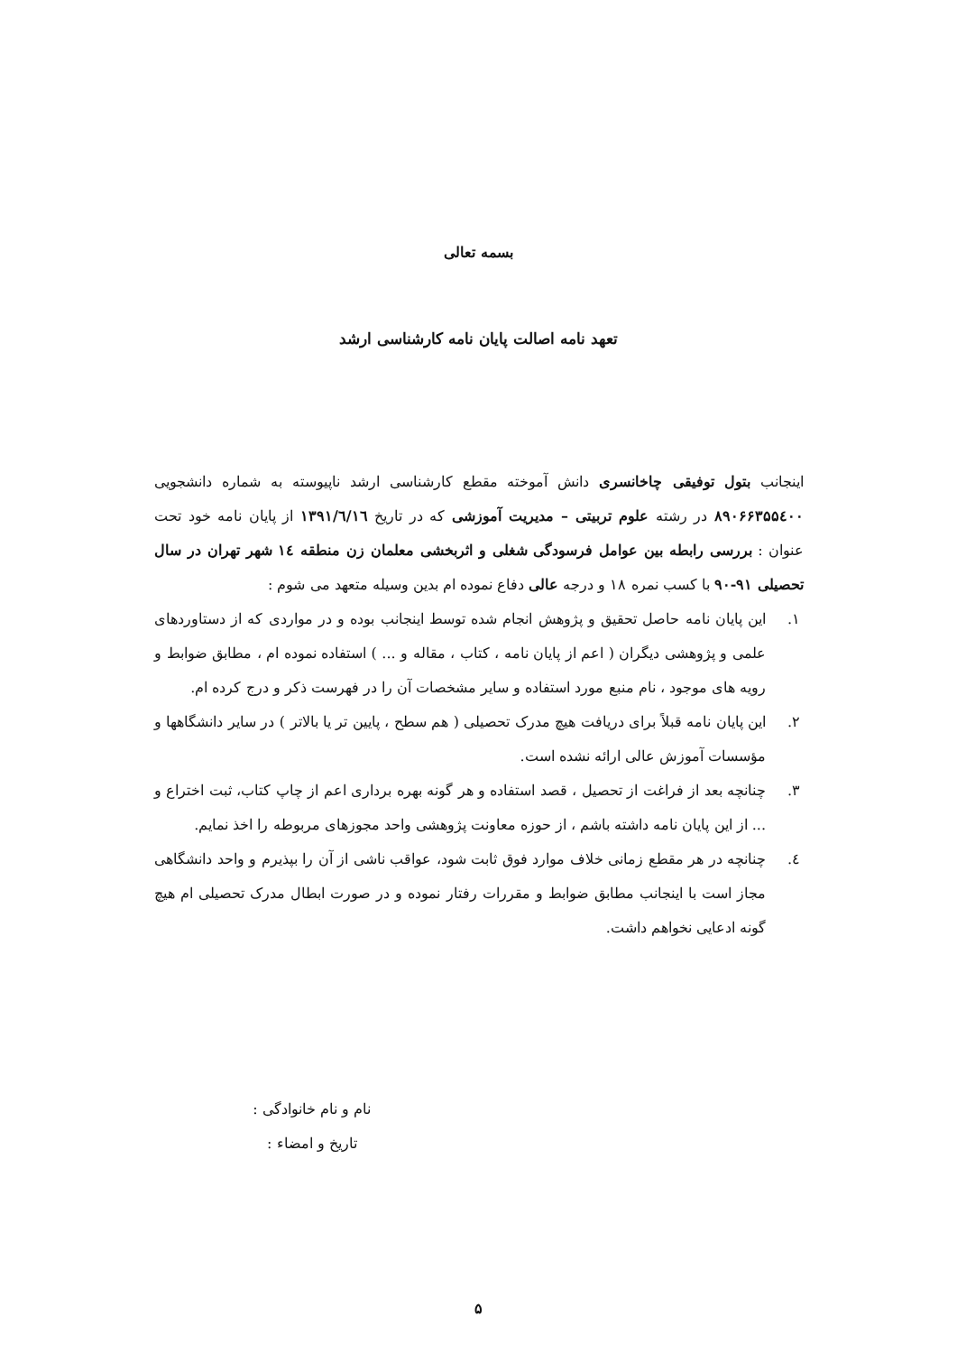بسمه تعالی
تعهد نامه اصالت پایان نامه کارشناسی ارشد
اینجانب بتول توفیقی چاخانسری دانش آموخته مقطع کارشناسی ارشد ناپیوسته به شماره دانشجویی ۸۹۰۶۶۳۵۵٤۰۰ در رشته علوم تربیتی – مدیریت آموزشی که در تاریخ ۱۳۹۱/٦/١٦ از پایان نامه خود تحت عنوان : بررسی رابطه بین عوامل فرسودگی شغلی و اثربخشی معلمان زن منطقه ١٤ شهر تهران در سال تحصیلی ۹۱-۹۰ با کسب نمره ۱۸ و درجه عالی دفاع نموده ام بدین وسیله متعهد می شوم :
١. این پایان نامه حاصل تحقیق و پژوهش انجام شده توسط اینجانب بوده و در مواردی که از دستاوردهای علمی و پژوهشی دیگران ( اعم از پایان نامه ، کتاب ، مقاله و ... ) استفاده نموده ام ، مطابق ضوابط و رویه های موجود ، نام منبع مورد استفاده و سایر مشخصات آن را در فهرست ذکر و درج کرده ام.
٢. این پایان نامه قبلاً برای دریافت هیچ مدرک تحصیلی ( هم سطح ، پایین تر یا بالاتر ) در سایر دانشگاهها و مؤسسات آموزش عالی ارائه نشده است.
٣. چنانچه بعد از فراغت از تحصیل ، قصد استفاده و هر گونه بهره برداری اعم از چاپ کتاب، ثبت اختراع و ... از این پایان نامه داشته باشم ، از حوزه معاونت پژوهشی واحد مجوزهای مربوطه را اخذ نمایم.
٤. چنانچه در هر مقطع زمانی خلاف موارد فوق ثابت شود، عواقب ناشی از آن را بپذیرم و واحد دانشگاهی مجاز است با اینجانب مطابق ضوابط و مقررات رفتار نموده و در صورت ابطال مدرک تحصیلی ام هیچ گونه ادعایی نخواهم داشت.
نام و نام خانوادگی :
تاریخ و امضاء :
۵